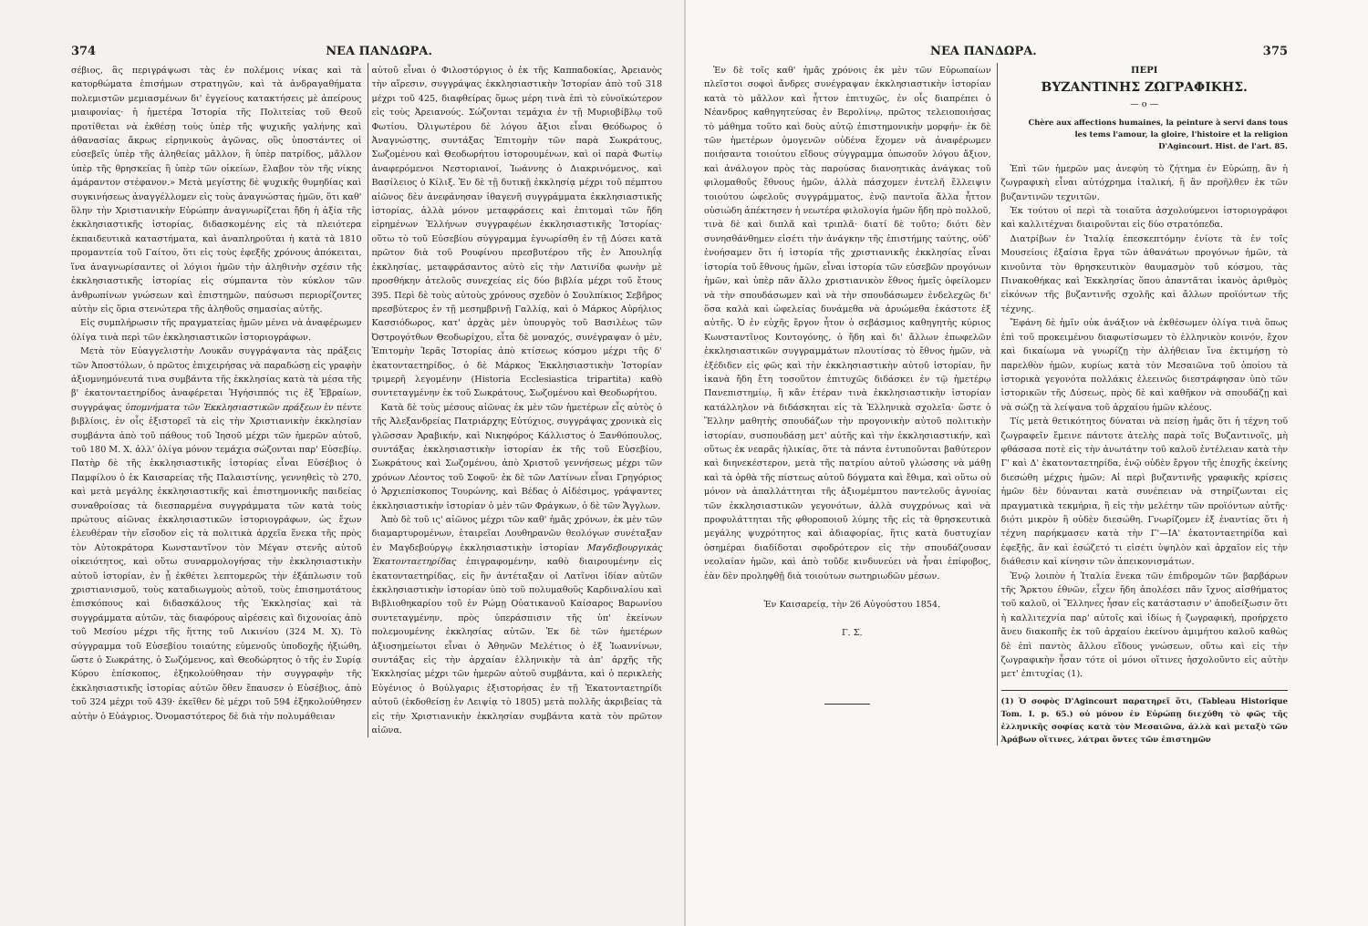374 ΝΕΑ ΠΑΝΔΩΡΑ.
σέβιος, ἃς περιγράψωσι τὰς ἐν πολέμοις νίκας καὶ τὰ κατορθώματα ἐπισήμων στρατηγῶν, καὶ τὰ ἀνδραγαθήματα πολεμιστῶν μεμιασμένων δι' ἐγγείους κατακτήσεις μὲ ἀπείρους μιαιφονίας· ἡ ἡμετέρα Ἱστορία τῆς Πολιτείας τοῦ Θεοῦ προτίθεται νὰ ἐκθέσῃ τοὺς ὑπὲρ τῆς ψυχικῆς γαλήνης καὶ ἀθανασίας ἄκρως εἰρηνικοὺς ἀγῶνας, οὓς ὑποστάντες οἱ εὐσεβεῖς ὑπὲρ τῆς ἀληθείας μᾶλλον, ἢ ὑπὲρ πατρίδος, μᾶλλον ὑπὲρ τῆς θρησκείας ἢ ὑπὲρ τῶν οἰκείων, ἔλαβον τὸν τῆς νίκης ἀμάραντον στέφανον.» Μετὰ μεγίστης δὲ ψυχικῆς θυμηδίας καὶ συγκινήσεως ἀναγγέλλομεν εἰς τοὺς ἀναγνώστας ἡμῶν, ὅτι καθ' ὅλην τὴν Χριστιανικὴν Εὐρώπην ἀναγνωρίζεται ἤδη ἡ ἀξία τῆς ἐκκλησιαστικῆς ἱστορίας, διδασκομένης εἰς τὰ πλειότερα ἐκπαιδευτικὰ καταστήματα, καὶ ἀναπληροῦται ἡ κατὰ τὰ 1810 προμαντεία τοῦ Γαίτου, ὅτι εἰς τοὺς ἐφεξῆς χρόνους ἀπόκειται, ἵνα ἀναγνωρίσαντες οἱ λόγιοι ἡμῶν τὴν ἀληθινὴν σχέσιν τῆς ἐκκλησιαστικῆς ἱστορίας εἰς σύμπαντα τὸν κύκλον τῶν ἀνθρωπίνων γνώσεων καὶ ἐπιστημῶν, παύσωσι περιορίζοντες αὐτὴν εἰς ὅρια στενώτερα τῆς ἀληθοῦς σημασίας αὐτῆς.
Εἰς συμπλήρωσιν τῆς πραγματείας ἡμῶν μένει νὰ ἀναφέρωμεν ὀλίγα τινὰ περὶ τῶν ἐκκλησιαστικῶν ἱστοριογράφων.
Μετὰ τὸν Εὐαγγελιστὴν Λουκᾶν συγγράψαντα τὰς πράξεις τῶν Ἀποστόλων, ὁ πρῶτος ἐπιχειρήσας νὰ παραδώσῃ εἰς γραφὴν ἀξιομνημόνευτά τινα συμβάντα τῆς ἐκκλησίας κατὰ τὰ μέσα τῆς β' ἑκατονταετηρίδος ἀναφέρεται Ἡγήσιππός τις ἐξ Ἑβραίων, συγγράψας ὑπομνήματα τῶν Ἐκκλησιαστικῶν πράξεων ἐν πέντε βιβλίοις, ἐν οἷς ἐξιστορεῖ τὰ εἰς τὴν Χριστιανικὴν ἐκκλησίαν συμβάντα ἀπὸ τοῦ πάθους τοῦ Ἰησοῦ μέχρι τῶν ἡμερῶν αὐτοῦ, τοῦ 180 Μ. Χ. ἀλλ' ὀλίγα μόνον τεμάχια σώζονται παρ' Εὐσεβίῳ. Πατὴρ δὲ τῆς ἐκκλησιαστικῆς ἱστορίας εἶναι Εὐσέβιος ὁ Παμφίλου ὁ ἐκ Καισαρείας τῆς Παλαιστίνης, γεννηθεὶς τὸ 270, καὶ μετὰ μεγάλης ἐκκλησιαστικῆς καὶ ἐπιστημονικῆς παιδείας συναθροίσας τὰ διεσπαρμένα συγγράμματα τῶν κατὰ τοὺς πρώτους αἰῶνας ἐκκλησιαστικῶν ἱστοριογράφων, ὡς ἔχων ἐλευθέραν τὴν εἴσοδον εἰς τὰ πολιτικὰ ἀρχεῖα ἕνεκα τῆς πρὸς τὸν Αὐτοκράτορα Κωνσταντῖνον τὸν Μέγαν στενῆς αὐτοῦ οἰκειότητος, καὶ οὕτω συναρμολογήσας τὴν ἐκκλησιαστικὴν αὐτοῦ ἱστορίαν, ἐν ᾗ ἐκθέτει λεπτομερῶς τὴν ἐξάπλωσιν τοῦ χριστιανισμοῦ, τοὺς καταδιωγμοὺς αὐτοῦ, τοὺς ἐπισημοτάτους ἐπισκόπους καὶ διδασκάλους τῆς Ἐκκλησίας καὶ τὰ συγγράμματα αὐτῶν, τὰς διαφόρους αἱρέσεις καὶ διχονοίας ἀπὸ τοῦ Μεσίου μέχρι τῆς ἥττης τοῦ Λικινίου (324 Μ. Χ). Τὸ σύγγραμμα τοῦ Εὐσεβίου τοιαύτης εὐμενοῦς ὑποδοχῆς ἠξιώθη, ὥστε ὁ Σωκράτης, ὁ Σωζόμενος, καὶ Θεοδώρητος ὁ τῆς ἐν Συρίᾳ Κύρου ἐπίσκοπος, ἐξηκολούθησαν τὴν συγγραφὴν τῆς ἐκκλησιαστικῆς ἱστορίας αὐτῶν ὅθεν ἔπαυσεν ὁ Εὐσέβιος, ἀπὸ τοῦ 324 μέχρι τοῦ 439· ἐκεῖθεν δὲ μέχρι τοῦ 594 ἐξηκολούθησεν αὐτὴν ὁ Εὐάγριος. Ὀνομαστότερος δὲ διὰ τὴν πολυμάθειαν
αὐτοῦ εἶναι ὁ Φιλοστόργιος ὁ ἐκ τῆς Καππαδοκίας, Ἀρειανὸς τὴν αἵρεσιν, συγγράψας ἐκκλησιαστικὴν Ἱστορίαν ἀπὸ τοῦ 318 μέχρι τοῦ 425, διαφθείρας ὅμως μέρη τινὰ ἐπὶ τὸ εὐνοϊκώτερον εἰς τοὺς Ἀρειανούς. Σώζονται τεμάχια ἐν τῇ Μυριοβίβλῳ τοῦ Φωτίου. Ὀλιγωτέρου δὲ λόγου ἄξιοι εἶναι Θεόδωρος ὁ Ἀναγνώστης, συντάξας Ἐπιτομὴν τῶν παρὰ Σωκράτους, Σωζομένου καὶ Θεοδωρήτου ἱστορουμένων, καὶ οἱ παρὰ Φωτίῳ ἀναφερόμενοι Νεστοριανοί, Ἰωάννης ὁ Διακρινόμενος, καὶ Βασίλειος ὁ Κίλιξ. Ἐν δὲ τῇ δυτικῇ ἐκκλησίᾳ μέχρι τοῦ πέμπτου αἰῶνος δὲν ἀνεφάνησαν ἰθαγενῆ συγγράμματα ἐκκλησιαστικῆς ἱστορίας, ἀλλὰ μόνον μεταφράσεις καὶ ἐπιτομαὶ τῶν ἤδη εἰρημένων Ἑλλήνων συγγραφέων ἐκκλησιαστικῆς Ἱστορίας· οὕτω τὸ τοῦ Εὐσεβίου σύγγραμμα ἐγνωρίσθη ἐν τῇ Δύσει κατὰ πρῶτον διὰ τοῦ Ρουφίνου πρεσβυτέρου τῆς ἐν Ἀπουληΐᾳ ἐκκλησίας, μεταφράσαντος αὐτὸ εἰς τὴν Λατινίδα φωνὴν μὲ προσθήκην ἀτελοῦς συνεχείας εἰς δύο βιβλία μέχρι τοῦ ἔτους 395. Περὶ δὲ τοὺς αὐτοὺς χρόνους σχεδὸν ὁ Σουλπίκιος Σεβῆρος πρεσβύτερος ἐν τῇ μεσημβρινῇ Γαλλίᾳ, καὶ ὁ Μάρκος Αὐρήλιος Κασσιόδωρος, κατ' ἀρχὰς μὲν ὑπουργὸς τοῦ Βασιλέως τῶν Ὀστρογότθων Θεοδωρίχου, εἶτα δὲ μοναχός, συνέγραψαν ὁ μὲν, Ἐπιτομὴν Ἱερᾶς Ἱστορίας ἀπὸ κτίσεως κόσμου μέχρι τῆς δ' ἑκατονταετηρίδος, ὁ δὲ Μάρκος Ἐκκλησιαστικὴν Ἱστορίαν τριμερῆ λεγομένην (Historia Ecclesiastica tripartita) καθὸ συντεταγμένην ἐκ τοῦ Σωκράτους, Σωζομένου καὶ Θεοδωρήτου.
Κατὰ δὲ τοὺς μέσους αἰῶνας ἐκ μὲν τῶν ἡμετέρων εἶς αὐτὸς ὁ τῆς Ἀλεξανδρείας Πατριάρχης Εὐτύχιος, συγγράψας χρονικὰ εἰς γλῶσσαν Ἀραβικήν, καὶ Νικηφόρος Κάλλιστος ὁ Ξανθόπουλος, συντάξας ἐκκλησιαστικὴν ἱστορίαν ἐκ τῆς τοῦ Εὐσεβίου, Σωκράτους καὶ Σωζομένου, ἀπὸ Χριστοῦ γεννήσεως μέχρι τῶν χρόνων Λέοντος τοῦ Σοφοῦ· ἐκ δὲ τῶν Λατίνων εἶναι Γρηγόριος ὁ Ἀρχιεπίσκοπος Τουρώνης, καὶ Βέδας ὁ Αἰδέσιμος, γράψαντες ἐκκλησιαστικὴν ἱστορίαν ὁ μὲν τῶν Φράγκων, ὁ δὲ τῶν Ἄγγλων.
Ἀπὸ δὲ τοῦ ις' αἰῶνος μέχρι τῶν καθ' ἡμᾶς χρόνων, ἐκ μὲν τῶν διαμαρτυρομένων, ἑταιρεῖαι Λουθηρανῶν θεολόγων συνέταξαν ἐν Μαγδεβούργῳ ἐκκλησιαστικὴν ἱστορίαν Μαγδεβουργικὰς Ἑκατονταετηρίδας ἐπιγραφομένην, καθὸ διαιρουμένην εἰς ἑκατονταετηρίδας, εἰς ἣν ἀντέταξαν οἱ Λατῖνοι ἰδίαν αὐτῶν ἐκκλησιαστικὴν ἱστορίαν ὑπὸ τοῦ πολυμαθοῦς Καρδιναλίου καὶ Βιβλιοθηκαρίου τοῦ ἐν Ρώμῃ Οὐατικανοῦ Καίσαρος Βαρωνίου συντεταγμένην, πρὸς ὑπεράσπισιν τῆς ὑπ' ἐκείνων πολεμουμένης ἐκκλησίας αὐτῶν. Ἐκ δὲ τῶν ἡμετέρων ἀξιοσημείωτοι εἶναι ὁ Ἀθηνῶν Μελέτιος ὁ ἐξ Ἰωαννίνων, συντάξας εἰς τὴν ἀρχαίαν ἑλληνικὴν τὰ ἀπ' ἀρχῆς τῆς Ἐκκλησίας μέχρι τῶν ἡμερῶν αὐτοῦ συμβάντα, καὶ ὁ περικλεὴς Εὐγένιος ὁ Βούλγαρις ἐξιστορήσας ἐν τῇ Ἑκατονταετηρίδι αὐτοῦ (ἐκδοθείσῃ ἐν Λειψίᾳ τὸ 1805) μετὰ πολλῆς ἀκριβείας τὰ εἰς τὴν Χριστιανικὴν ἐκκλησίαν συμβάντα κατὰ τὸν πρῶτον αἰῶνα.
ΝΕΑ ΠΑΝΔΩΡΑ. 375
Ἐν δὲ τοῖς καθ' ἡμᾶς χρόνοις ἐκ μὲν τῶν Εὐρωπαίων πλεῖστοι σοφοὶ ἄνδρες συνέγραψαν ἐκκλησιαστικὴν ἱστορίαν κατὰ τὸ μᾶλλον καὶ ἧττον ἐπιτυχῶς, ἐν οἷς διαπρέπει ὁ Νέανδρος καθηγητεύσας ἐν Βερολίνῳ, πρῶτος τελειοποιήσας τὸ μάθημα τοῦτο καὶ δοὺς αὐτῷ ἐπιστημονικὴν μορφήν· ἐκ δὲ τῶν ἡμετέρων ὁμογενῶν οὐδένα ἔχομεν νὰ ἀναφέρωμεν ποιήσαντα τοιούτου εἴδους σύγγραμμα ὁπωσοῦν λόγου ἄξιον, καὶ ἀνάλογον πρὸς τὰς παρούσας διανοητικὰς ἀνάγκας τοῦ φιλομαθοῦς ἔθνους ἡμῶν, ἀλλὰ πάσχομεν ἐντελῆ ἔλλειψιν τοιούτου ὠφελοῦς συγγράμματος, ἐνῷ παντοῖα ἄλλα ἧττον οὐσιώδη ἀπέκτησεν ἡ νεωτέρα φιλολογία ἡμῶν ἤδη πρὸ πολλοῦ, τινὰ δὲ καὶ διπλᾶ καὶ τριπλᾶ· διατί δὲ τοῦτο; διότι δὲν συνησθάνθημεν εἰσέτι τὴν ἀνάγκην τῆς ἐπιστήμης ταύτης, οὐδ' ἐνοήσαμεν ὅτι ἡ ἱστορία τῆς χριστιανικῆς ἐκκλησίας εἶναι ἱστορία τοῦ ἔθνους ἡμῶν, εἶναι ἱστορία τῶν εὐσεβῶν προγόνων ἡμῶν, καὶ ὑπὲρ πᾶν ἄλλο χριστιανικὸν ἔθνος ἡμεῖς ὀφείλομεν νὰ τὴν σπουδάσωμεν καὶ νὰ τὴν σπουδάσωμεν ἐνδελεχῶς δι' ὅσα καλὰ καὶ ὠφελείας δυνάμεθα νὰ ἀρυώμεθα ἑκάστοτε ἐξ αὐτῆς. Ὁ ἐν εὐχῆς ἔργον ἦτον ὁ σεβάσμιος καθηγητὴς κύριος Κωνσταντῖνος Κοντογόνης, ὁ ἤδη καὶ δι' ἄλλων ἐπωφελῶν ἐκκλησιαστικῶν συγγραμμάτων πλουτίσας τὸ ἔθνος ἡμῶν, νὰ ἐξέδιδεν εἰς φῶς καὶ τὴν ἐκκλησιαστικὴν αὐτοῦ ἱστορίαν, ἣν ἱκανὰ ἤδη ἔτη τοσοῦτον ἐπιτυχῶς διδάσκει ἐν τῷ ἡμετέρῳ Πανεπιστημίῳ, ἢ κἂν ἑτέραν τινὰ ἐκκλησιαστικὴν ἱστορίαν κατάλληλον νὰ διδάσκηται εἰς τὰ Ἑλληνικὰ σχολεῖα· ὥστε ὁ Ἕλλην μαθητὴς σπουδάζων τὴν προγονικὴν αὐτοῦ πολιτικὴν ἱστορίαν, συσπουδάσῃ μετ' αὐτῆς καὶ τὴν ἐκκλησιαστικήν, καὶ οὕτως ἐκ νεαρᾶς ἡλικίας, ὅτε τὰ πάντα ἐντυποῦνται βαθύτερον καὶ διηνεκέστερον, μετὰ τῆς πατρίου αὐτοῦ γλώσσης νὰ μάθῃ καὶ τὰ ὀρθὰ τῆς πίστεως αὐτοῦ δόγματα καὶ ἔθιμα, καὶ οὕτω οὐ μόνον νὰ ἀπαλλάττηται τῆς ἀξιομέμπτου παντελοῦς ἀγνοίας τῶν ἐκκλησιαστικῶν γεγονότων, ἀλλὰ συγχρόνως καὶ νὰ προφυλάττηται τῆς φθοροποιοῦ λύμης τῆς εἰς τὰ θρησκευτικὰ μεγάλης ψυχρότητος καὶ ἀδιαφορίας, ἥτις κατὰ δυστυχίαν ὁσημέραι διαδίδοται σφοδρότερον εἰς τὴν σπουδάζουσαν νεολαίαν ἡμῶν, καὶ ἀπὸ τοῦδε κινδυνεύει νὰ ἦναι ἐπίφοβος, ἐὰν δὲν προληφθῇ διὰ τοιούτων σωτηριωδῶν μέσων.
Ἐν Καισαρείᾳ, τὴν 26 Αὐγούστου 1854.
Γ. Σ.
ΠΕΡΙ
ΒΥΖΑΝΤΙΝΗΣ ΖΩΓΡΑΦΙΚΗΣ.
— ο —
Chère aux affections humaines, la peinture à servi dans tous les tems l'amour, la gloire, l'histoire et la religion
D'Agincourt. Hist. de l'art. 85.
Ἐπὶ τῶν ἡμερῶν μας ἀνεφύη τὸ ζήτημα ἐν Εὐρώπῃ, ἂν ἡ ζωγραφικὴ εἶναι αὐτόχρημα ἰταλική, ἢ ἂν προῆλθεν ἐκ τῶν βυζαντινῶν τεχνιτῶν.
Ἐκ τούτου οἱ περὶ τὰ τοιαῦτα ἀσχολούμενοι ἱστοριογράφοι καὶ καλλιτέχναι διαιροῦνται εἰς δύο στρατόπεδα.
Διατρίβων ἐν Ἰταλίᾳ ἐπεσκεπτόμην ἐνίοτε τὰ ἐν τοῖς Μουσείοις ἐξαίσια ἔργα τῶν ἀθανάτων προγόνων ἡμῶν, τὰ κινοῦντα τὸν θρησκευτικὸν θαυμασμὸν τοῦ κόσμου, τὰς Πινακοθήκας καὶ Ἐκκλησίας ὅπου ἀπαντᾶται ἱκανὸς ἀριθμὸς εἰκόνων τῆς βυζαντινῆς σχολῆς καὶ ἄλλων προϊόντων τῆς τέχνης.
Ἔφάνη δὲ ἡμῖν οὐκ ἀνάξιον νὰ ἐκθέσωμεν ὀλίγα τινὰ ὅπως ἐπὶ τοῦ προκειμένου διαφωτίσωμεν τὸ ἑλληνικὸν κοινόν, ἔχον καὶ δικαίωμα νὰ γνωρίζῃ τὴν ἀλήθειαν ἵνα ἐκτιμήσῃ τὸ παρελθὸν ἡμῶν, κυρίως κατὰ τὸν Μεσαιῶνα τοῦ ὁποίου τὰ ἱστορικὰ γεγονότα πολλάκις ἐλεεινῶς διεστράφησαν ὑπὸ τῶν ἱστορικῶν τῆς Δύσεως, πρὸς δὲ καὶ καθῆκον νὰ σπουδάζῃ καὶ νὰ σώζῃ τὰ λείψανα τοῦ ἀρχαίου ἡμῶν κλέους.
Τίς μετὰ θετικότητος δύναται νὰ πείσῃ ἡμᾶς ὅτι ἡ τέχνη τοῦ ζωγραφεῖν ἔμεινε πάντοτε ἀτελὴς παρὰ τοῖς Βυζαντινοῖς, μὴ φθάσασα ποτὲ εἰς τὴν ἀνωτάτην τοῦ καλοῦ ἐντέλειαν κατὰ τὴν Γ' καὶ Δ' ἑκατονταετηρίδα, ἐνῷ οὐδὲν ἔργον τῆς ἐποχῆς ἐκείνης διεσώθη μέχρις ἡμῶν; Αἱ περὶ βυζαντινῆς γραφικῆς κρίσεις ἡμῶν δὲν δύνανται κατὰ συνέπειαν νὰ στηρίζωνται εἰς πραγματικὰ τεκμήρια, ἢ εἰς τὴν μελέτην τῶν προϊόντων αὐτῆς· διότι μικρὸν ἢ οὐδὲν διεσώθη. Γνωρίζομεν ἐξ ἐναντίας ὅτι ἡ τέχνη παρήκμασεν κατὰ τὴν Γ'—ΙΑ' ἑκατονταετηρίδα καὶ ἐφεξῆς, ἂν καὶ ἐσώζετό τι εἰσέτι ὑψηλὸν καὶ ἀρχαῖον εἰς τὴν διάθεσιν καὶ κίνησιν τῶν ἀπεικονισμάτων.
Ἐνῷ λοιπὸν ἡ Ἰταλία ἕνεκα τῶν ἐπιδρομῶν τῶν βαρβάρων τῆς Ἄρκτου ἐθνῶν, εἶχεν ἤδη ἀπολέσει πᾶν ἴχνος αἰσθήματος τοῦ καλοῦ, οἱ Ἕλληνες ἦσαν εἰς κατάστασιν ν' ἀποδείξωσιν ὅτι ἡ καλλιτεχνία παρ' αὐτοῖς καὶ ἰδίως ἡ ζωγραφική, προήρχετο ἄνευ διακοπῆς ἐκ τοῦ ἀρχαίου ἐκείνου ἀμιμήτου καλοῦ καθὼς δὲ ἐπὶ παντὸς ἄλλου εἴδους γνώσεων, οὕτω καὶ εἰς τὴν ζωγραφικὴν ἦσαν τότε οἱ μόνοι οἵτινες ἠσχολοῦντο εἰς αὐτὴν μετ' ἐπιτυχίας (1).
(1) Ὁ σοφὸς D'Agincourt παρατηρεῖ ὅτι, (Tableau Historique Tom. I. p. 65.) οὐ μόνον ἐν Εὐρώπῃ διεχύθη τὸ φῶς τῆς ἑλληνικῆς σοφίας κατὰ τὸν Μεσαιῶνα, ἀλλὰ καὶ μεταξὺ τῶν Ἀράβων οἵτινες, λάτραι ὄντες τῶν ἐπιστημῶν